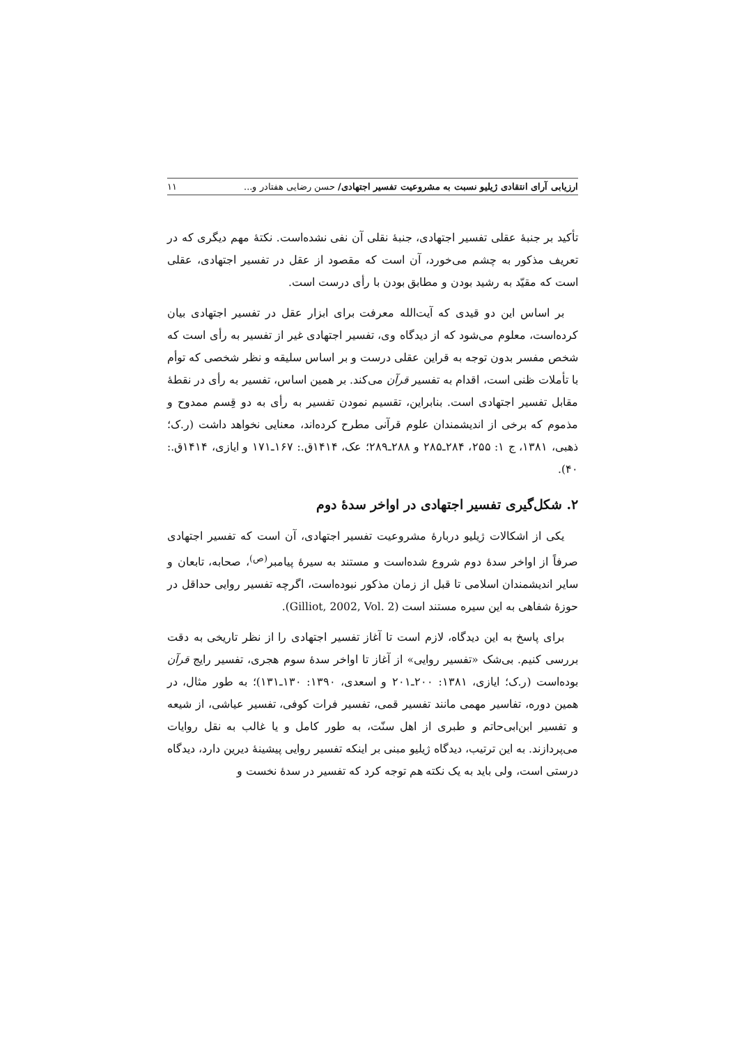ارزیابی آرای انتقادی ژیلیو نسبت به مشروعیت تفسیر اجتهادی/ حسن رضایی هفتادر و... ۱۱
تأکید بر جنبهٔ عقلی تفسیر اجتهادی، جنبهٔ نقلی آن نفی نشده‌است. نکتهٔ مهم دیگری که در تعریف مذکور به چشم می‌خورد، آن است که مقصود از عقل در تفسیر اجتهادی، عقلی است که مقیّد به رشید بودن و مطابق بودن با رأی درست است.
بر اساس این دو قیدی که آیت‌الله معرفت برای ابزار عقل در تفسیر اجتهادی بیان کرده‌است، معلوم می‌شود که از دیدگاه وی، تفسیر اجتهادی غیر از تفسیر به رأی است که شخص مفسر بدون توجه به قراین عقلی درست و بر اساس سلیقه و نظر شخصی که توأم با تأملات ظنی است، اقدام به تفسیر قرآن می‌کند. بر همین اساس، تفسیر به رأی در نقطهٔ مقابل تفسیر اجتهادی است. بنابراین، تقسیم نمودن تفسیر به رأی به دو قِسم ممدوح و مذموم که برخی از اندیشمندان علوم قرآنی مطرح کرده‌اند، معنایی نخواهد داشت (ر.ک؛ ذهبی، ۱۳۸۱، ج ۱: ۲۵۵، ۲۸۴ـ۲۸۵ و ۲۸۸ـ۲۸۹؛ عک، ۱۴۱۴ق.: ۱۶۷ـ۱۷۱ و ایازی، ۱۴۱۴ق.: ۴۰).
۲. شکل‌گیری تفسیر اجتهادی در اواخر سدهٔ دوم
یکی از اشکالات ژیلیو دربارهٔ مشروعیت تفسیر اجتهادی، آن است که تفسیر اجتهادی صرفاً از اواخر سدهٔ دوم شروع شده‌است و مستند به سیرهٔ پیامبر<sup>(ص)</sup>، صحابه، تابعان و سایر اندیشمندان اسلامی تا قبل از زمان مذکور نبوده‌است، اگرچه تفسیر روایی حداقل در حوزهٔ شفاهی به این سیره مستند است (Gilliot, 2002, Vol. 2).
برای پاسخ به این دیدگاه، لازم است تا آغاز تفسیر اجتهادی را از نظر تاریخی به دقت بررسی کنیم. بی‌شک «تفسیر روایی» از آغاز تا اواخر سدهٔ سوم هجری، تفسیر رایج قرآن بوده‌است (ر.ک؛ ایازی، ۱۳۸۱: ۲۰۰ـ۲۰۱ و اسعدی، ۱۳۹۰: ۱۳۰ـ۱۳۱)؛ به طور مثال، در همین دوره، تفاسیر مهمی مانند تفسیر قمی، تفسیر فرات کوفی، تفسیر عیاشی، از شیعه و تفسیر ابن‌ابی‌حاتم و طبری از اهل سنّت، به طور کامل و یا غالب به نقل روایات می‌پردازند. به این ترتیب، دیدگاه ژیلیو مبنی بر اینکه تفسیر روایی پیشینهٔ دیرین دارد، دیدگاه درستی است، ولی باید به یک نکته هم توجه کرد که تفسیر در سدهٔ نخست و